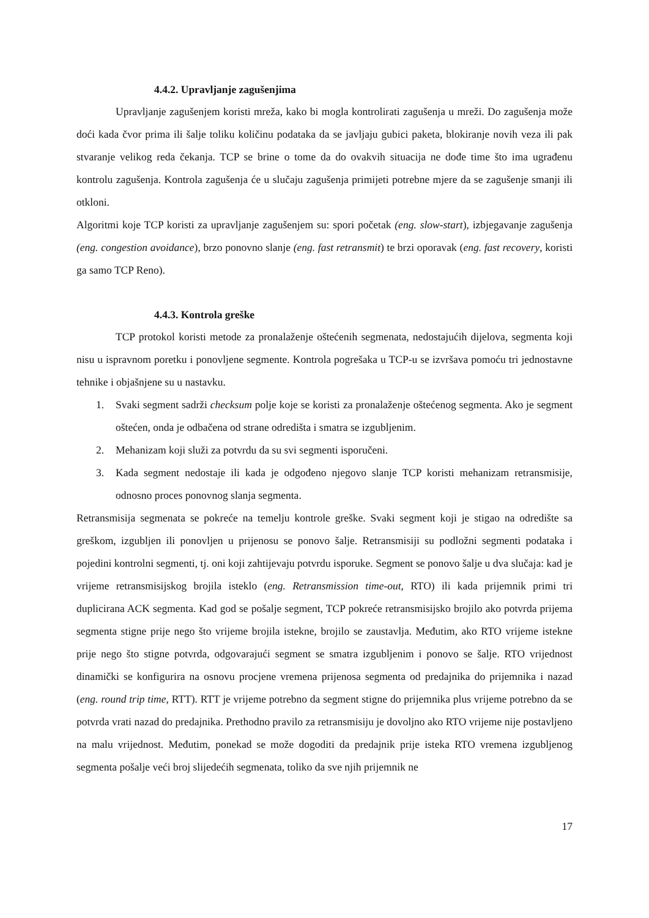4.4.2. Upravljanje zagušenjima
Upravljanje zagušenjem koristi mreža, kako bi mogla kontrolirati zagušenja u mreži. Do zagušenja može doći kada čvor prima ili šalje toliku količinu podataka da se javljaju gubici paketa, blokiranje novih veza ili pak stvaranje velikog reda čekanja. TCP se brine o tome da do ovakvih situacija ne dođe time što ima ugrađenu kontrolu zagušenja. Kontrola zagušenja će u slučaju zagušenja primijeti potrebne mjere da se zagušenje smanji ili otkloni.
Algoritmi koje TCP koristi za upravljanje zagušenjem su: spori početak (eng. slow-start), izbjegavanje zagušenja (eng. congestion avoidance), brzo ponovno slanje (eng. fast retransmit) te brzi oporavak (eng. fast recovery, koristi ga samo TCP Reno).
4.4.3. Kontrola greške
TCP protokol koristi metode za pronalaženje oštećenih segmenata, nedostajućih dijelova, segmenta koji nisu u ispravnom poretku i ponovljene segmente. Kontrola pogrešaka u TCP-u se izvršava pomoću tri jednostavne tehnike i objašnjene su u nastavku.
1. Svaki segment sadrži checksum polje koje se koristi za pronalaženje oštećenog segmenta. Ako je segment oštećen, onda je odbačena od strane odredišta i smatra se izgubljenim.
2. Mehanizam koji služi za potvrdu da su svi segmenti isporučeni.
3. Kada segment nedostaje ili kada je odgođeno njegovo slanje TCP koristi mehanizam retransmisije, odnosno proces ponovnog slanja segmenta.
Retransmisija segmenata se pokreće na temelju kontrole greške. Svaki segment koji je stigao na odredište sa greškom, izgubljen ili ponovljen u prijenosu se ponovo šalje. Retransmisiji su podložni segmenti podataka i pojedini kontrolni segmenti, tj. oni koji zahtijevaju potvrdu isporuke. Segment se ponovo šalje u dva slučaja: kad je vrijeme retransmisijskog brojila isteklo (eng. Retransmission time-out, RTO) ili kada prijemnik primi tri duplicirana ACK segmenta. Kad god se pošalje segment, TCP pokreće retransmisijsko brojilo ako potvrda prijema segmenta stigne prije nego što vrijeme brojila istekne, brojilo se zaustavlja. Međutim, ako RTO vrijeme istekne prije nego što stigne potvrda, odgovarajući segment se smatra izgubljenim i ponovo se šalje. RTO vrijednost dinamički se konfigurira na osnovu procjene vremena prijenosa segmenta od predajnika do prijemnika i nazad (eng. round trip time, RTT). RTT je vrijeme potrebno da segment stigne do prijemnika plus vrijeme potrebno da se potvrda vrati nazad do predajnika. Prethodno pravilo za retransmisiju je dovoljno ako RTO vrijeme nije postavljeno na malu vrijednost. Međutim, ponekad se može dogoditi da predajnik prije isteka RTO vremena izgubljenog segmenta pošalje veći broj slijedećih segmenata, toliko da sve njih prijemnik ne
17